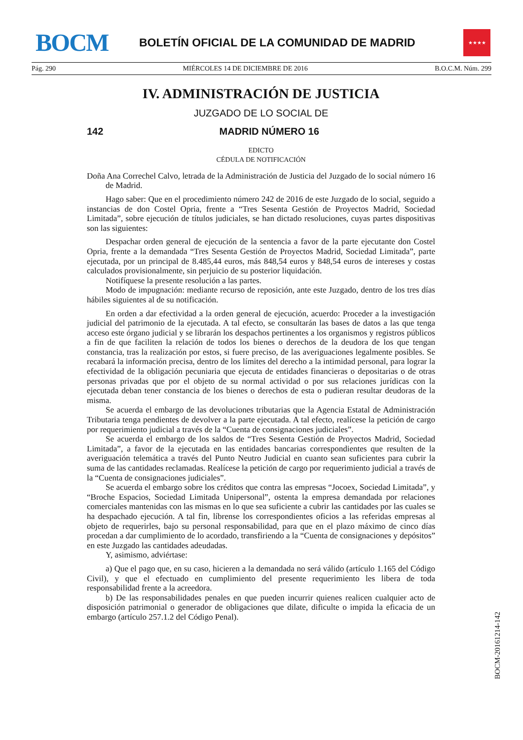BOCM
BOLETÍN OFICIAL DE LA COMUNIDAD DE MADRID
★★★★
Pág. 290 MIÉRCOLES 14 DE DICIEMBRE DE 2016 B.O.C.M. Núm. 299
IV. ADMINISTRACIÓN DE JUSTICIA
JUZGADO DE LO SOCIAL DE
142 MADRID NÚMERO 16
EDICTO
CÉDULA DE NOTIFICACIÓN
Doña Ana Correchel Calvo, letrada de la Administración de Justicia del Juzgado de lo social número 16 de Madrid.
Hago saber: Que en el procedimiento número 242 de 2016 de este Juzgado de lo social, seguido a instancias de don Costel Opria, frente a “Tres Sesenta Gestión de Proyectos Madrid, Sociedad Limitada”, sobre ejecución de títulos judiciales, se han dictado resoluciones, cuyas partes dispositivas son las siguientes:
Despachar orden general de ejecución de la sentencia a favor de la parte ejecutante don Costel Opria, frente a la demandada “Tres Sesenta Gestión de Proyectos Madrid, Sociedad Limitada”, parte ejecutada, por un principal de 8.485,44 euros, más 848,54 euros y 848,54 euros de intereses y costas calculados provisionalmente, sin perjuicio de su posterior liquidación.
Notifíquese la presente resolución a las partes.
Modo de impugnación: mediante recurso de reposición, ante este Juzgado, dentro de los tres días hábiles siguientes al de su notificación.
En orden a dar efectividad a la orden general de ejecución, acuerdo: Proceder a la investigación judicial del patrimonio de la ejecutada. A tal efecto, se consultarán las bases de datos a las que tenga acceso este órgano judicial y se librarán los despachos pertinentes a los organismos y registros públicos a fin de que faciliten la relación de todos los bienes o derechos de la deudora de los que tengan constancia, tras la realización por estos, si fuere preciso, de las averiguaciones legalmente posibles. Se recabará la información precisa, dentro de los límites del derecho a la intimidad personal, para lograr la efectividad de la obligación pecuniaria que ejecuta de entidades financieras o depositarias o de otras personas privadas que por el objeto de su normal actividad o por sus relaciones jurídicas con la ejecutada deban tener constancia de los bienes o derechos de esta o pudieran resultar deudoras de la misma.
Se acuerda el embargo de las devoluciones tributarias que la Agencia Estatal de Administración Tributaria tenga pendientes de devolver a la parte ejecutada. A tal efecto, realícese la petición de cargo por requerimiento judicial a través de la “Cuenta de consignaciones judiciales”.
Se acuerda el embargo de los saldos de “Tres Sesenta Gestión de Proyectos Madrid, Sociedad Limitada”, a favor de la ejecutada en las entidades bancarias correspondientes que resulten de la averiguación telemática a través del Punto Neutro Judicial en cuanto sean suficientes para cubrir la suma de las cantidades reclamadas. Realícese la petición de cargo por requerimiento judicial a través de la “Cuenta de consignaciones judiciales”.
Se acuerda el embargo sobre los créditos que contra las empresas “Jocoex, Sociedad Limitada”, y “Broche Espacios, Sociedad Limitada Unipersonal”, ostenta la empresa demandada por relaciones comerciales mantenidas con las mismas en lo que sea suficiente a cubrir las cantidades por las cuales se ha despachado ejecución. A tal fin, líbrense los correspondientes oficios a las referidas empresas al objeto de requerirles, bajo su personal responsabilidad, para que en el plazo máximo de cinco días procedan a dar cumplimiento de lo acordado, transfiriendo a la “Cuenta de consignaciones y depósitos” en este Juzgado las cantidades adeudadas.
Y, asimismo, adviértase:
a) Que el pago que, en su caso, hicieren a la demandada no será válido (artículo 1.165 del Código Civil), y que el efectuado en cumplimiento del presente requerimiento les libera de toda responsabilidad frente a la acreedora.
b) De las responsabilidades penales en que pueden incurrir quienes realicen cualquier acto de disposición patrimonial o generador de obligaciones que dilate, dificulte o impida la eficacia de un embargo (artículo 257.1.2 del Código Penal).
BOCM-20161214-142